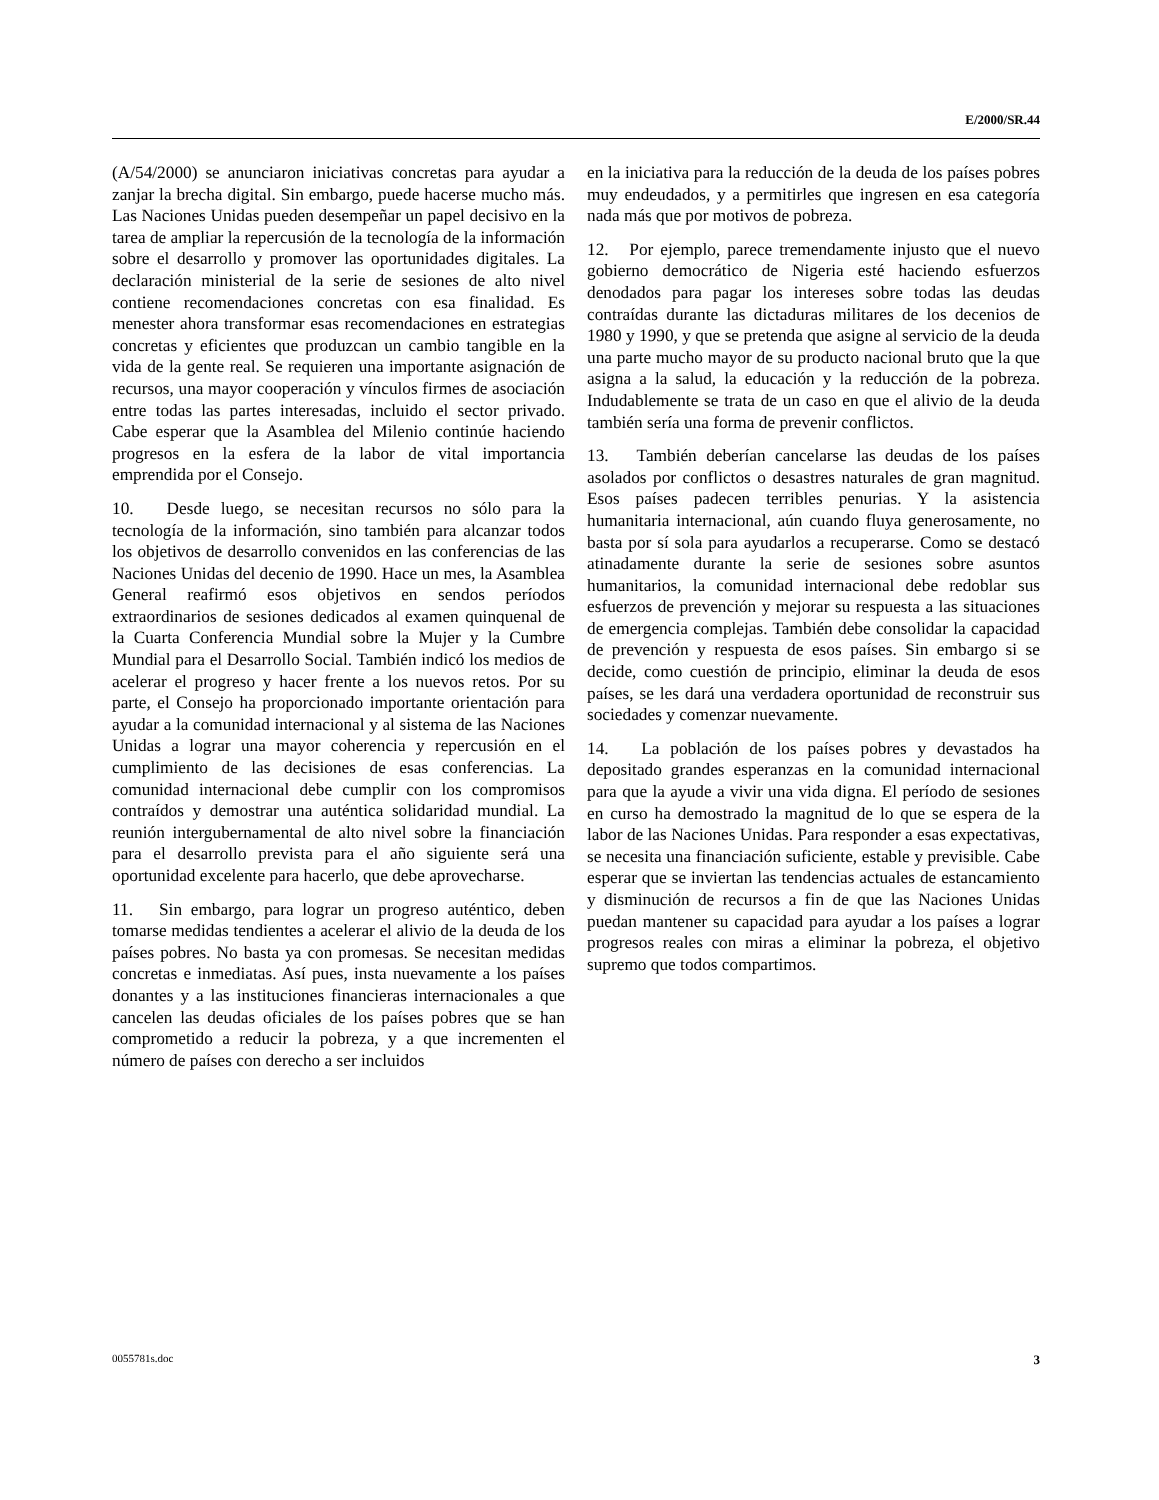E/2000/SR.44
(A/54/2000) se anunciaron iniciativas concretas para ayudar a zanjar la brecha digital. Sin embargo, puede hacerse mucho más. Las Naciones Unidas pueden desempeñar un papel decisivo en la tarea de ampliar la repercusión de la tecnología de la información sobre el desarrollo y promover las oportunidades digitales. La declaración ministerial de la serie de sesiones de alto nivel contiene recomendaciones concretas con esa finalidad. Es menester ahora transformar esas recomendaciones en estrategias concretas y eficientes que produzcan un cambio tangible en la vida de la gente real. Se requieren una importante asignación de recursos, una mayor cooperación y vínculos firmes de asociación entre todas las partes interesadas, incluido el sector privado. Cabe esperar que la Asamblea del Milenio continúe haciendo progresos en la esfera de la labor de vital importancia emprendida por el Consejo.
10. Desde luego, se necesitan recursos no sólo para la tecnología de la información, sino también para alcanzar todos los objetivos de desarrollo convenidos en las conferencias de las Naciones Unidas del decenio de 1990. Hace un mes, la Asamblea General reafirmó esos objetivos en sendos períodos extraordinarios de sesiones dedicados al examen quinquenal de la Cuarta Conferencia Mundial sobre la Mujer y la Cumbre Mundial para el Desarrollo Social. También indicó los medios de acelerar el progreso y hacer frente a los nuevos retos. Por su parte, el Consejo ha proporcionado importante orientación para ayudar a la comunidad internacional y al sistema de las Naciones Unidas a lograr una mayor coherencia y repercusión en el cumplimiento de las decisiones de esas conferencias. La comunidad internacional debe cumplir con los compromisos contraídos y demostrar una auténtica solidaridad mundial. La reunión intergubernamental de alto nivel sobre la financiación para el desarrollo prevista para el año siguiente será una oportunidad excelente para hacerlo, que debe aprovecharse.
11. Sin embargo, para lograr un progreso auténtico, deben tomarse medidas tendientes a acelerar el alivio de la deuda de los países pobres. No basta ya con promesas. Se necesitan medidas concretas e inmediatas. Así pues, insta nuevamente a los países donantes y a las instituciones financieras internacionales a que cancelen las deudas oficiales de los países pobres que se han comprometido a reducir la pobreza, y a que incrementen el número de países con derecho a ser incluidos
en la iniciativa para la reducción de la deuda de los países pobres muy endeudados, y a permitirles que ingresen en esa categoría nada más que por motivos de pobreza.
12. Por ejemplo, parece tremendamente injusto que el nuevo gobierno democrático de Nigeria esté haciendo esfuerzos denodados para pagar los intereses sobre todas las deudas contraídas durante las dictaduras militares de los decenios de 1980 y 1990, y que se pretenda que asigne al servicio de la deuda una parte mucho mayor de su producto nacional bruto que la que asigna a la salud, la educación y la reducción de la pobreza. Indudablemente se trata de un caso en que el alivio de la deuda también sería una forma de prevenir conflictos.
13. También deberían cancelarse las deudas de los países asolados por conflictos o desastres naturales de gran magnitud. Esos países padecen terribles penurias. Y la asistencia humanitaria internacional, aún cuando fluya generosamente, no basta por sí sola para ayudarlos a recuperarse. Como se destacó atinadamente durante la serie de sesiones sobre asuntos humanitarios, la comunidad internacional debe redoblar sus esfuerzos de prevención y mejorar su respuesta a las situaciones de emergencia complejas. También debe consolidar la capacidad de prevención y respuesta de esos países. Sin embargo si se decide, como cuestión de principio, eliminar la deuda de esos países, se les dará una verdadera oportunidad de reconstruir sus sociedades y comenzar nuevamente.
14. La población de los países pobres y devastados ha depositado grandes esperanzas en la comunidad internacional para que la ayude a vivir una vida digna. El período de sesiones en curso ha demostrado la magnitud de lo que se espera de la labor de las Naciones Unidas. Para responder a esas expectativas, se necesita una financiación suficiente, estable y previsible. Cabe esperar que se inviertan las tendencias actuales de estancamiento y disminución de recursos a fin de que las Naciones Unidas puedan mantener su capacidad para ayudar a los países a lograr progresos reales con miras a eliminar la pobreza, el objetivo supremo que todos compartimos.
0055781s.doc 3